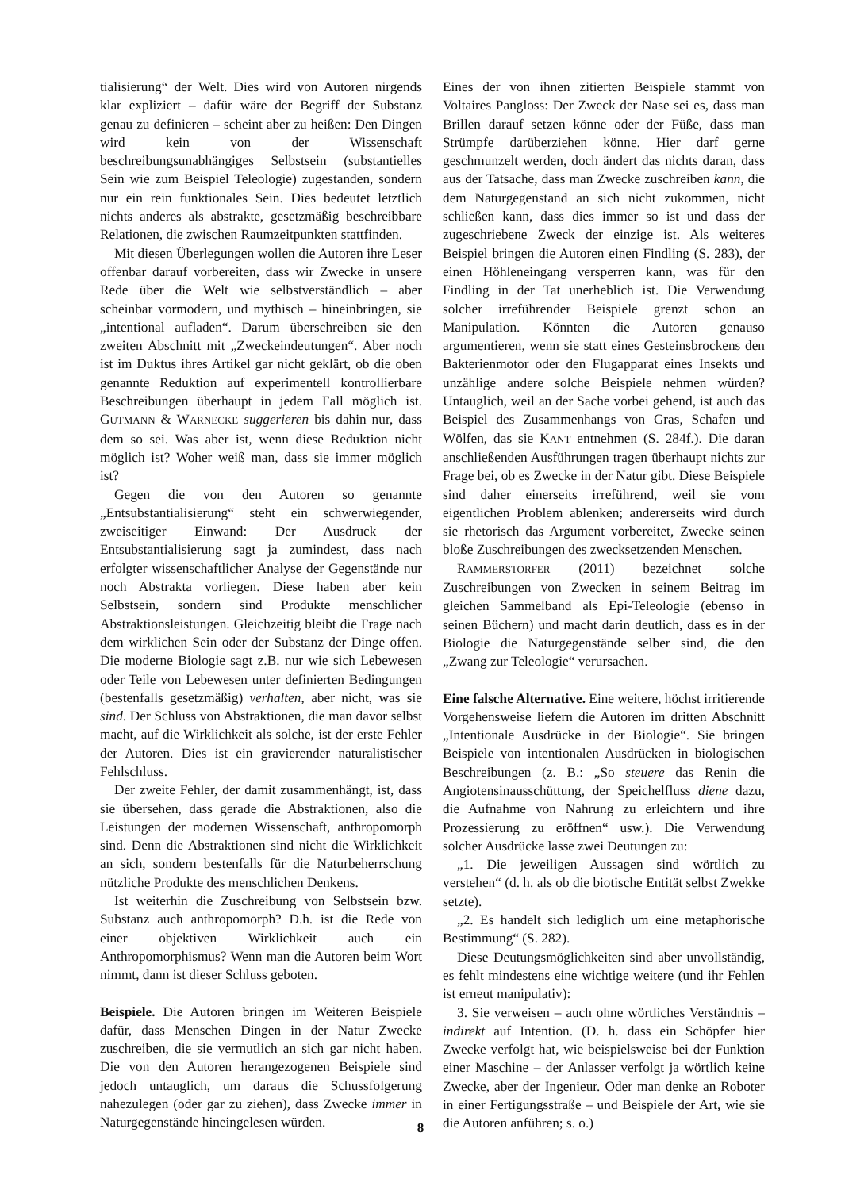tialisierung“ der Welt. Dies wird von Autoren nirgends klar expliziert – dafür wäre der Begriff der Substanz genau zu definieren – scheint aber zu heißen: Den Dingen wird kein von der Wissenschaft beschreibungsunabhängiges Selbstsein (substantielles Sein wie zum Beispiel Teleologie) zugestanden, sondern nur ein rein funktionales Sein. Dies bedeutet letztlich nichts anderes als abstrakte, gesetzmäßig beschreibbare Relationen, die zwischen Raumzeitpunkten stattfinden.
Mit diesen Überlegungen wollen die Autoren ihre Leser offenbar darauf vorbereiten, dass wir Zwecke in unsere Rede über die Welt wie selbstverständlich – aber scheinbar vormodern, und mythisch – hineinbringen, sie „intentional aufladen“. Darum überschreiben sie den zweiten Abschnitt mit „Zweckeindeutungen“. Aber noch ist im Duktus ihres Artikel gar nicht geklärt, ob die oben genannte Reduktion auf experimentell kontrollierbare Beschreibungen überhaupt in jedem Fall möglich ist. GUTMANN & WARNECKE suggerieren bis dahin nur, dass dem so sei. Was aber ist, wenn diese Reduktion nicht möglich ist? Woher weiß man, dass sie immer möglich ist?
Gegen die von den Autoren so genannte „Entsubstantialisierung“ steht ein schwerwiegender, zweiseitiger Einwand: Der Ausdruck der Entsubstantialisierung sagt ja zumindest, dass nach erfolgter wissenschaftlicher Analyse der Gegenstände nur noch Abstrakta vorliegen. Diese haben aber kein Selbstsein, sondern sind Produkte menschlicher Abstraktionsleistungen. Gleichzeitig bleibt die Frage nach dem wirklichen Sein oder der Substanz der Dinge offen. Die moderne Biologie sagt z.B. nur wie sich Lebewesen oder Teile von Lebewesen unter definierten Bedingungen (bestenfalls gesetzmäßig) verhalten, aber nicht, was sie sind. Der Schluss von Abstraktionen, die man davor selbst macht, auf die Wirklichkeit als solche, ist der erste Fehler der Autoren. Dies ist ein gravierender naturalistischer Fehlschluss.
Der zweite Fehler, der damit zusammenhängt, ist, dass sie übersehen, dass gerade die Abstraktionen, also die Leistungen der modernen Wissenschaft, anthropomorph sind. Denn die Abstraktionen sind nicht die Wirklichkeit an sich, sondern bestenfalls für die Naturbeherrschung nützliche Produkte des menschlichen Denkens.
Ist weiterhin die Zuschreibung von Selbstsein bzw. Substanz auch anthropomorph? D.h. ist die Rede von einer objektiven Wirklichkeit auch ein Anthropomorphismus? Wenn man die Autoren beim Wort nimmt, dann ist dieser Schluss geboten.
Beispiele. Die Autoren bringen im Weiteren Beispiele dafür, dass Menschen Dingen in der Natur Zwecke zuschreiben, die sie vermutlich an sich gar nicht haben. Die von den Autoren herangezogenen Beispiele sind jedoch untauglich, um daraus die Schussfolgerung nahezulegen (oder gar zu ziehen), dass Zwecke immer in Naturgegenstände hineingelesen würden.
Eines der von ihnen zitierten Beispiele stammt von Voltaires Pangloss: Der Zweck der Nase sei es, dass man Brillen darauf setzen könne oder der Füße, dass man Strümpfe darüberziehen könne. Hier darf gerne geschmunzelt werden, doch ändert das nichts daran, dass aus der Tatsache, dass man Zwecke zuschreiben kann, die dem Naturgegenstand an sich nicht zukommen, nicht schließen kann, dass dies immer so ist und dass der zugeschriebene Zweck der einzige ist. Als weiteres Beispiel bringen die Autoren einen Findling (S. 283), der einen Höhleneingang versperren kann, was für den Findling in der Tat unerheblich ist. Die Verwendung solcher irreführender Beispiele grenzt schon an Manipulation. Könnten die Autoren genauso argumentieren, wenn sie statt eines Gesteinsbrockens den Bakterienmotor oder den Flugapparat eines Insekts und unzählige andere solche Beispiele nehmen würden? Untauglich, weil an der Sache vorbei gehend, ist auch das Beispiel des Zusammenhangs von Gras, Schafen und Wölfen, das sie KANT entnehmen (S. 284f.). Die daran anschließenden Ausführungen tragen überhaupt nichts zur Frage bei, ob es Zwecke in der Natur gibt. Diese Beispiele sind daher einerseits irreführend, weil sie vom eigentlichen Problem ablenken; andererseits wird durch sie rhetorisch das Argument vorbereitet, Zwecke seinen bloße Zuschreibungen des zwecksetzenden Menschen.
RAMMERSTORFER (2011) bezeichnet solche Zuschreibungen von Zwecken in seinem Beitrag im gleichen Sammelband als Epi-Teleologie (ebenso in seinen Büchern) und macht darin deutlich, dass es in der Biologie die Naturgegenstände selber sind, die den „Zwang zur Teleologie“ verursachen.
Eine falsche Alternative. Eine weitere, höchst irritierende Vorgehensweise liefern die Autoren im dritten Abschnitt „Intentionale Ausdrücke in der Biologie“. Sie bringen Beispiele von intentionalen Ausdrücken in biologischen Beschreibungen (z. B.: „So steuere das Renin die Angiotensinausschüttung, der Speichelfluss diene dazu, die Aufnahme von Nahrung zu erleichtern und ihre Prozessierung zu eröffnen“ usw.). Die Verwendung solcher Ausdrücke lasse zwei Deutungen zu:
„1. Die jeweiligen Aussagen sind wörtlich zu verstehen“ (d. h. als ob die biotische Entität selbst Zwekke setzte).
„2. Es handelt sich lediglich um eine metaphorische Bestimmung“ (S. 282).
Diese Deutungsmöglichkeiten sind aber unvollständig, es fehlt mindestens eine wichtige weitere (und ihr Fehlen ist erneut manipulativ):
3. Sie verweisen – auch ohne wörtliches Verständnis – indirekt auf Intention. (D. h. dass ein Schöpfer hier Zwecke verfolgt hat, wie beispielsweise bei der Funktion einer Maschine – der Anlasser verfolgt ja wörtlich keine Zwecke, aber der Ingenieur. Oder man denke an Roboter in einer Fertigungsstraße – und Beispiele der Art, wie sie die Autoren anführen; s. o.)
8